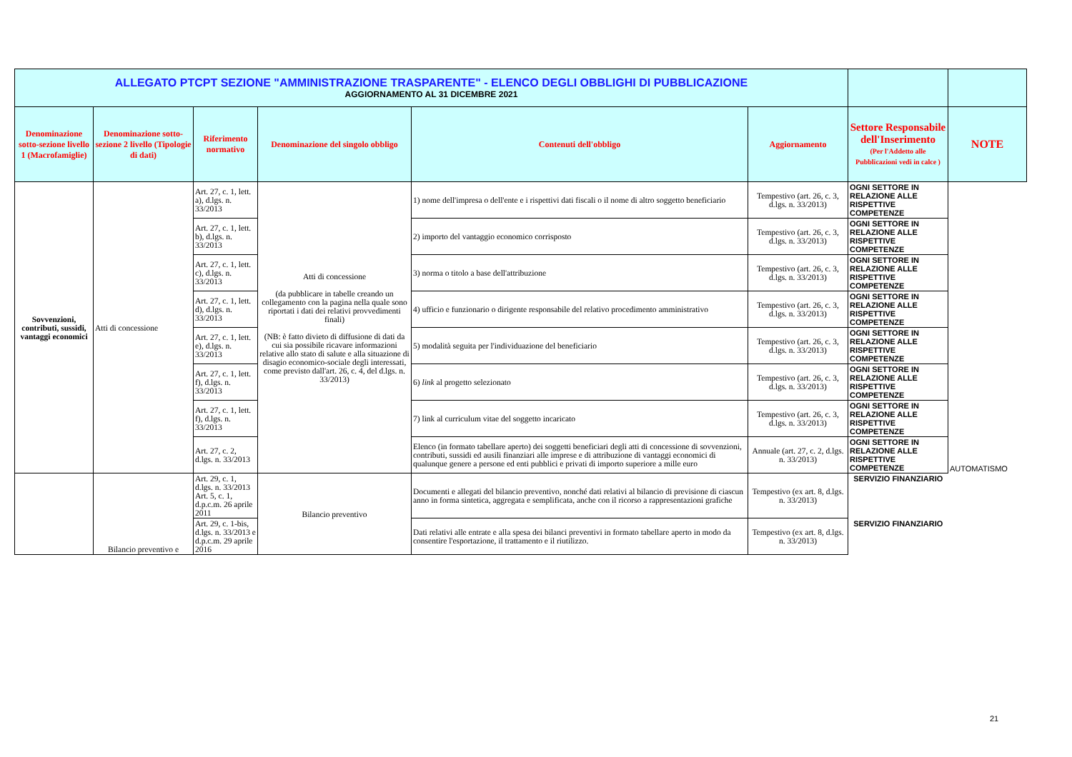| ALLEGATO PTCPT SEZIONE "AMMINISTRAZIONE TRASPARENTE" - ELENCO DEGLI OBBLIGHI DI PUBBLICAZIONE AGGIORNAMENTO AL 31 DICEMBRE 2021 | | | | | | | |
| Denominazione sotto-sezione livello 1 (Macrofamiglie) | Denominazione sotto-sezione 2 livello (Tipologie di dati) | Riferimento normativo | Denominazione del singolo obbligo | Contenuti dell'obbligo | Aggiornamento | Settore Responsabile dell'Inserimento (Per l'Addetto alle Pubblicazioni vedi in calce ) | NOTE |
| Sovvenzioni, contributi, sussidi, vantaggi economici | Atti di concessione | Art. 27, c. 1, lett. a), d.lgs. n. 33/2013 | Atti di concessione (da pubblicare in tabelle creando un collegamento con la pagina nella quale sono riportati i dati dei relativi provvedimenti finali) (NB: è fatto divieto di diffusione di dati da cui sia possibile ricavare informazioni relative allo stato di salute e alla situazione di disagio economico-sociale degli interessati, come previsto dall'art. 26, c. 4, del d.lgs. n. 33/2013) | 1) nome dell'impresa o dell'ente e i rispettivi dati fiscali o il nome di altro soggetto beneficiario | Tempestivo (art. 26, c. 3, d.lgs. n. 33/2013) | OGNI SETTORE IN RELAZIONE ALLE RISPETTIVE COMPETENZE | AUTOMATISMO |
| | | Art. 27, c. 1, lett. b), d.lgs. n. 33/2013 | | 2) importo del vantaggio economico corrisposto | Tempestivo (art. 26, c. 3, d.lgs. n. 33/2013) | OGNI SETTORE IN RELAZIONE ALLE RISPETTIVE COMPETENZE | |
| | | Art. 27, c. 1, lett. c), d.lgs. n. 33/2013 | | 3) norma o titolo a base dell'attribuzione | Tempestivo (art. 26, c. 3, d.lgs. n. 33/2013) | OGNI SETTORE IN RELAZIONE ALLE RISPETTIVE COMPETENZE | |
| | | Art. 27, c. 1, lett. d), d.lgs. n. 33/2013 | | 4) ufficio e funzionario o dirigente responsabile del relativo procedimento amministrativo | Tempestivo (art. 26, c. 3, d.lgs. n. 33/2013) | OGNI SETTORE IN RELAZIONE ALLE RISPETTIVE COMPETENZE | |
| | | Art. 27, c. 1, lett. e), d.lgs. n. 33/2013 | | 5) modalità seguita per l'individuazione del beneficiario | Tempestivo (art. 26, c. 3, d.lgs. n. 33/2013) | OGNI SETTORE IN RELAZIONE ALLE RISPETTIVE COMPETENZE | |
| | | Art. 27, c. 1, lett. f), d.lgs. n. 33/2013 | | 6) link al progetto selezionato | Tempestivo (art. 26, c. 3, d.lgs. n. 33/2013) | OGNI SETTORE IN RELAZIONE ALLE RISPETTIVE COMPETENZE | |
| | | Art. 27, c. 1, lett. f), d.lgs. n. 33/2013 | | 7) link al curriculum vitae del soggetto incaricato | Tempestivo (art. 26, c. 3, d.lgs. n. 33/2013) | OGNI SETTORE IN RELAZIONE ALLE RISPETTIVE COMPETENZE | |
| | | Art. 27, c. 2, d.lgs. n. 33/2013 | | Elenco (in formato tabellare aperto) dei soggetti beneficiari degli atti di concessione di sovvenzioni, contributi, sussidi ed ausili finanziari alle imprese e di attribuzione di vantaggi economici di qualunque genere a persone ed enti pubblici e privati di importo superiore a mille euro | Annuale (art. 27, c. 2, d.lgs. n. 33/2013) | OGNI SETTORE IN RELAZIONE ALLE RISPETTIVE COMPETENZE | |
| | Bilancio preventivo e | Art. 29, c. 1, d.lgs. n. 33/2013 Art. 5, c. 1, d.p.c.m. 26 aprile 2011 | Bilancio preventivo | Documenti e allegati del bilancio preventivo, nonché dati relativi al bilancio di previsione di ciascun anno in forma sintetica, aggregata e semplificata, anche con il ricorso a rappresentazioni grafiche | Tempestivo (ex art. 8, d.lgs. n. 33/2013) | SERVIZIO FINANZIARIO | |
| | | Art. 29, c. 1-bis, d.lgs. n. 33/2013 e d.p.c.m. 29 aprile 2016 | | Dati relativi alle entrate e alla spesa dei bilanci preventivi in formato tabellare aperto in modo da consentire l'esportazione, il trattamento e il riutilizzo. | Tempestivo (ex art. 8, d.lgs. n. 33/2013) | SERVIZIO FINANZIARIO | |
21